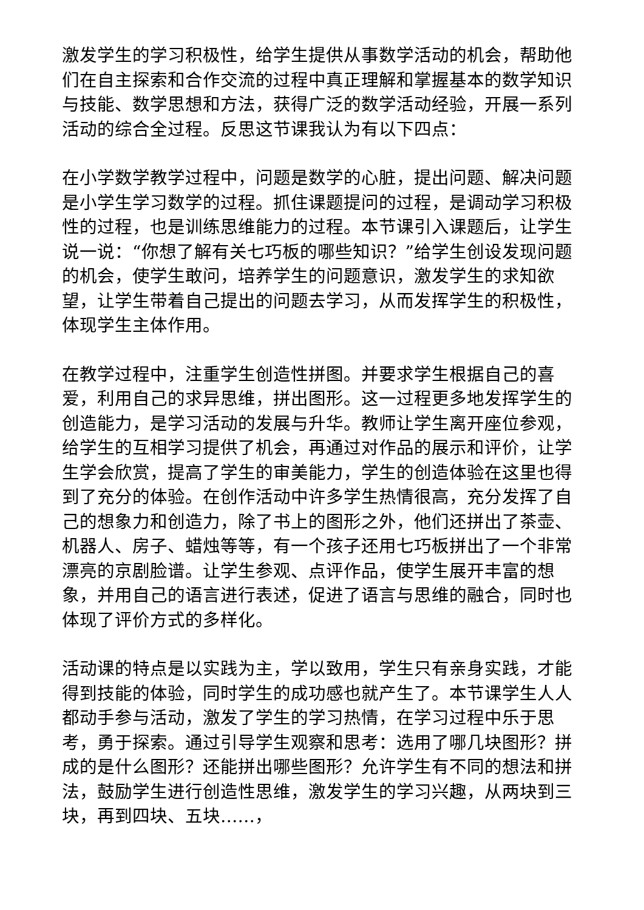激发学生的学习积极性，给学生提供从事数学活动的机会，帮助他们在自主探索和合作交流的过程中真正理解和掌握基本的数学知识与技能、数学思想和方法，获得广泛的数学活动经验，开展一系列活动的综合全过程。反思这节课我认为有以下四点：
在小学数学教学过程中，问题是数学的心脏，提出问题、解决问题是小学生学习数学的过程。抓住课题提问的过程，是调动学习积极性的过程，也是训练思维能力的过程。本节课引入课题后，让学生说一说：“你想了解有关七巧板的哪些知识？”给学生创设发现问题的机会，使学生敢问，培养学生的问题意识，激发学生的求知欲望，让学生带着自己提出的问题去学习，从而发挥学生的积极性，体现学生主体作用。
在教学过程中，注重学生创造性拼图。并要求学生根据自己的喜爱，利用自己的求异思维，拼出图形。这一过程更多地发挥学生的创造能力，是学习活动的发展与升华。教师让学生离开座位参观，给学生的互相学习提供了机会，再通过对作品的展示和评价，让学生学会欣赏，提高了学生的审美能力，学生的创造体验在这里也得到了充分的体验。在创作活动中许多学生热情很高，充分发挥了自己的想象力和创造力，除了书上的图形之外，他们还拼出了茶壶、机器人、房子、蜡烛等等，有一个孩子还用七巧板拼出了一个非常漂亮的京剧脸谱。让学生参观、点评作品，使学生展开丰富的想象，并用自己的语言进行表述，促进了语言与思维的融合，同时也体现了评价方式的多样化。
活动课的特点是以实践为主，学以致用，学生只有亲身实践，才能得到技能的体验，同时学生的成功感也就产生了。本节课学生人人都动手参与活动，激发了学生的学习热情，在学习过程中乐于思考，勇于探索。通过引导学生观察和思考：选用了哪几块图形？拼成的是什么图形？还能拼出哪些图形？允许学生有不同的想法和拼法，鼓励学生进行创造性思维，激发学生的学习兴趣，从两块到三块，再到四块、五块……，